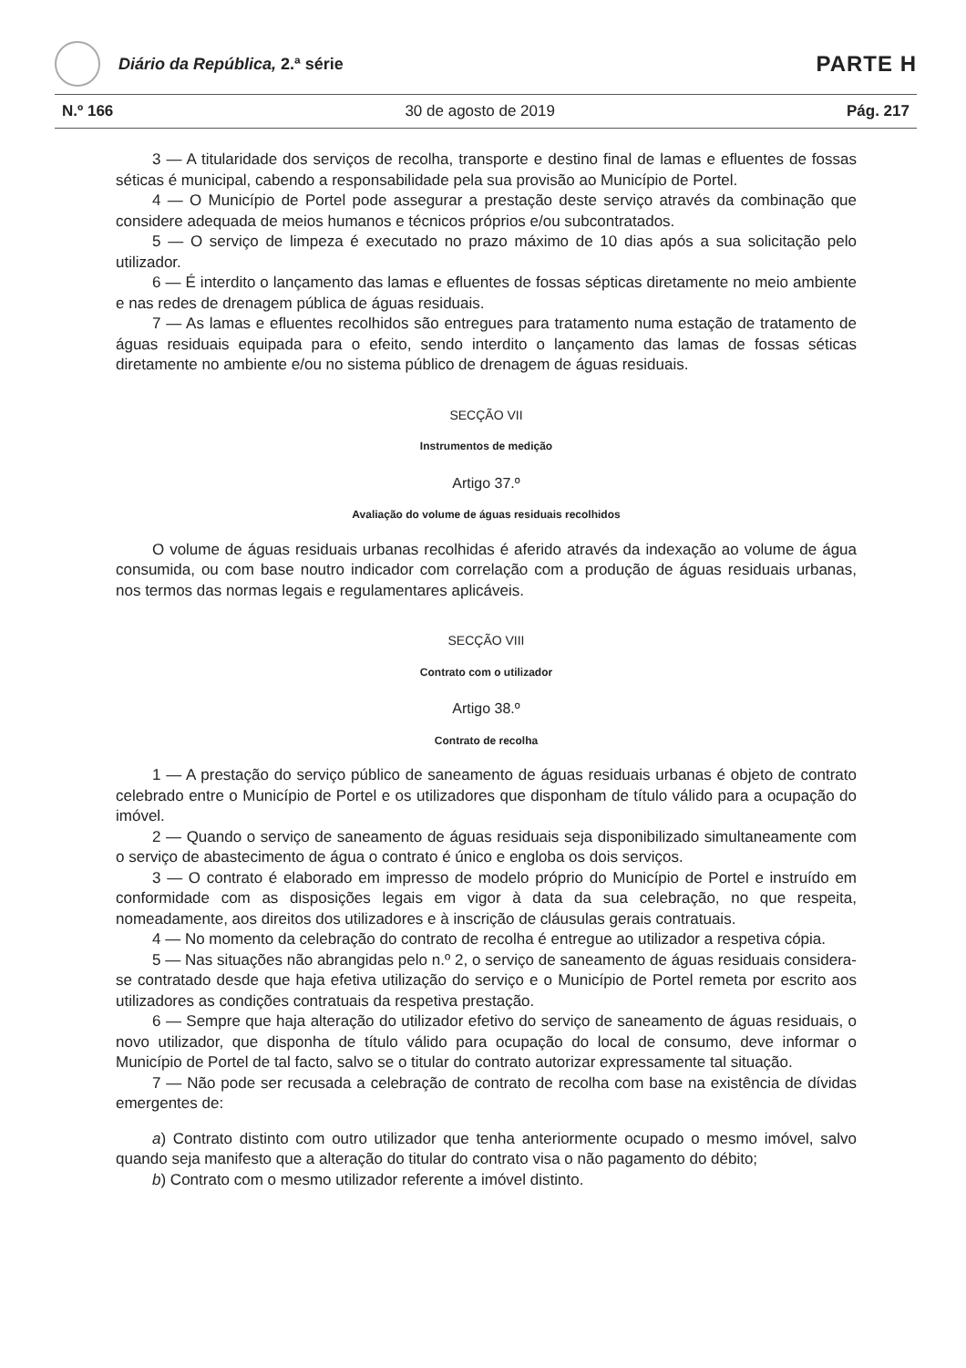Diário da República, 2.ª série
PARTE H
N.º 166 30 de agosto de 2019 Pág. 217
3 — A titularidade dos serviços de recolha, transporte e destino final de lamas e efluentes de fossas séticas é municipal, cabendo a responsabilidade pela sua provisão ao Município de Portel.
4 — O Município de Portel pode assegurar a prestação deste serviço através da combinação que considere adequada de meios humanos e técnicos próprios e/ou subcontratados.
5 — O serviço de limpeza é executado no prazo máximo de 10 dias após a sua solicitação pelo utilizador.
6 — É interdito o lançamento das lamas e efluentes de fossas sépticas diretamente no meio ambiente e nas redes de drenagem pública de águas residuais.
7 — As lamas e efluentes recolhidos são entregues para tratamento numa estação de tratamento de águas residuais equipada para o efeito, sendo interdito o lançamento das lamas de fossas séticas diretamente no ambiente e/ou no sistema público de drenagem de águas residuais.
SECÇÃO VII
Instrumentos de medição
Artigo 37.º
Avaliação do volume de águas residuais recolhidos
O volume de águas residuais urbanas recolhidas é aferido através da indexação ao volume de água consumida, ou com base noutro indicador com correlação com a produção de águas residuais urbanas, nos termos das normas legais e regulamentares aplicáveis.
SECÇÃO VIII
Contrato com o utilizador
Artigo 38.º
Contrato de recolha
1 — A prestação do serviço público de saneamento de águas residuais urbanas é objeto de contrato celebrado entre o Município de Portel e os utilizadores que disponham de título válido para a ocupação do imóvel.
2 — Quando o serviço de saneamento de águas residuais seja disponibilizado simultaneamente com o serviço de abastecimento de água o contrato é único e engloba os dois serviços.
3 — O contrato é elaborado em impresso de modelo próprio do Município de Portel e instruído em conformidade com as disposições legais em vigor à data da sua celebração, no que respeita, nomeadamente, aos direitos dos utilizadores e à inscrição de cláusulas gerais contratuais.
4 — No momento da celebração do contrato de recolha é entregue ao utilizador a respetiva cópia.
5 — Nas situações não abrangidas pelo n.º 2, o serviço de saneamento de águas residuais considera-se contratado desde que haja efetiva utilização do serviço e o Município de Portel remeta por escrito aos utilizadores as condições contratuais da respetiva prestação.
6 — Sempre que haja alteração do utilizador efetivo do serviço de saneamento de águas residuais, o novo utilizador, que disponha de título válido para ocupação do local de consumo, deve informar o Município de Portel de tal facto, salvo se o titular do contrato autorizar expressamente tal situação.
7 — Não pode ser recusada a celebração de contrato de recolha com base na existência de dívidas emergentes de:
a) Contrato distinto com outro utilizador que tenha anteriormente ocupado o mesmo imóvel, salvo quando seja manifesto que a alteração do titular do contrato visa o não pagamento do débito;
b) Contrato com o mesmo utilizador referente a imóvel distinto.